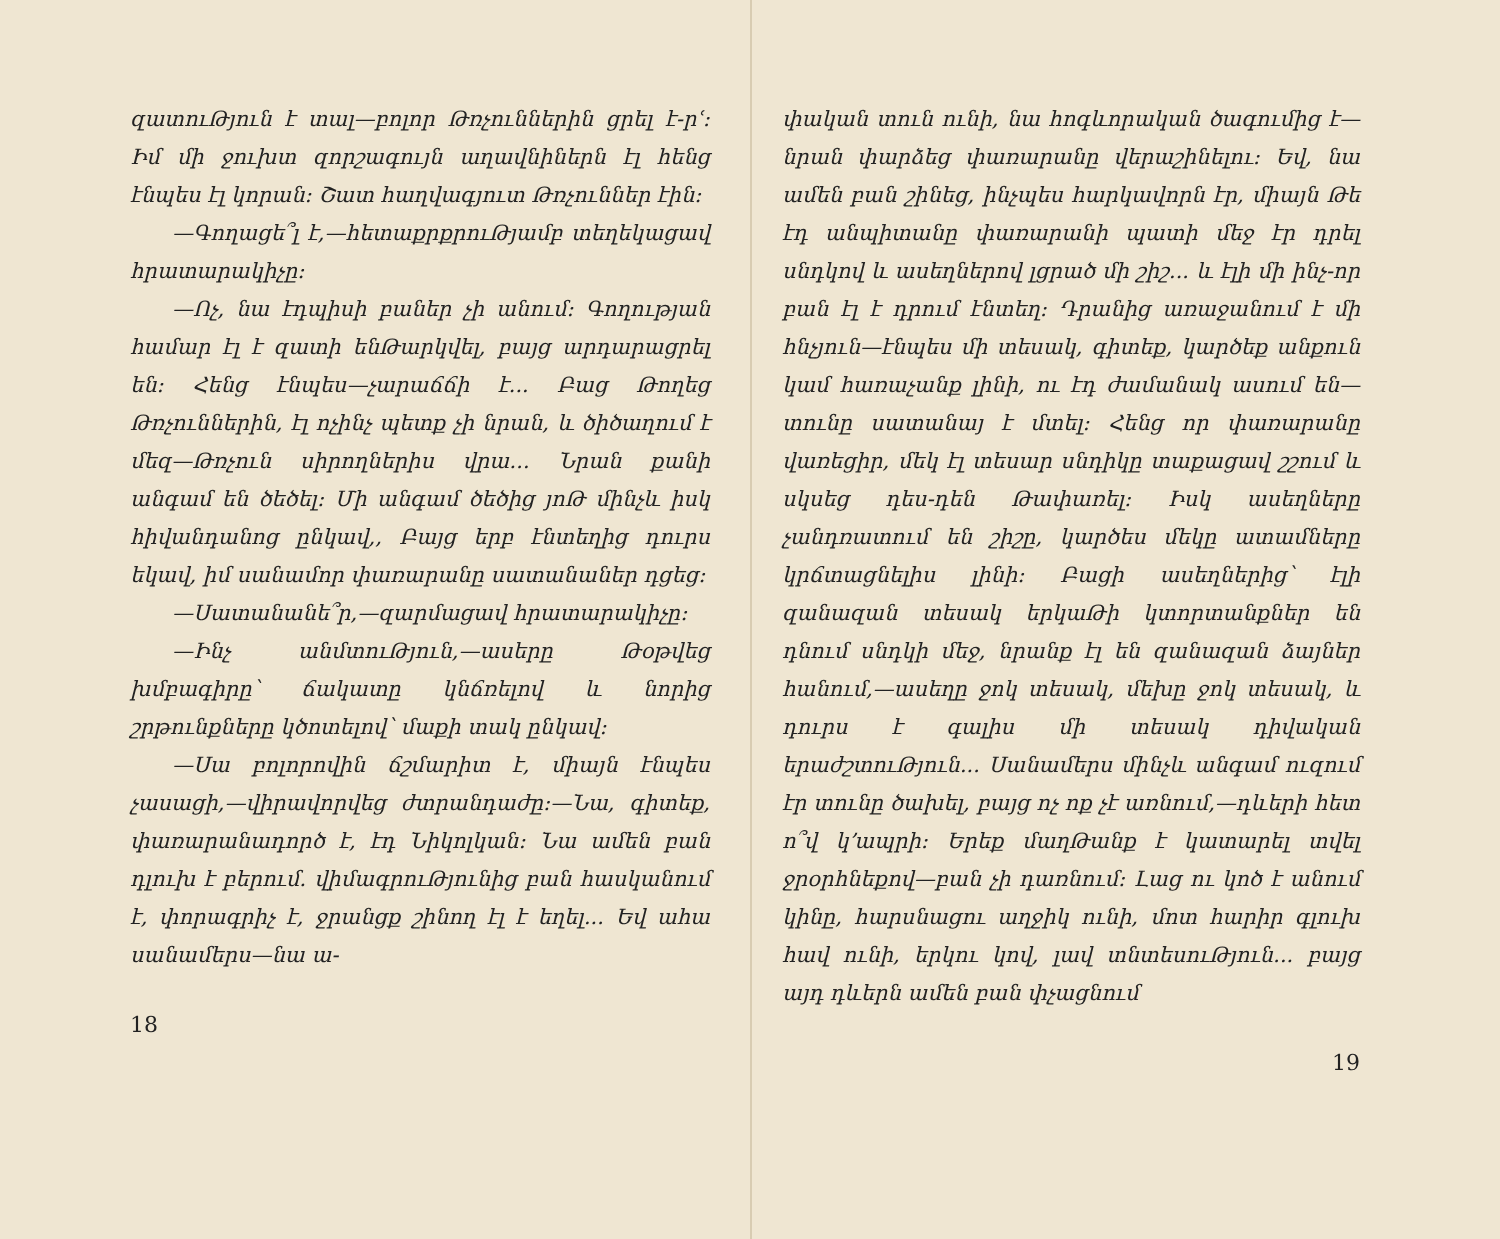զատուԹյուն է տալ—բոլոր Թռչուններին ցրել է-րՙ։ Իմ մի ջուխտ զորշագույն աղավնիներն էլ հենց էնպես էլ կորան։ Շատ հաղվագյուտ Թռչուններ էին։
—Գողացե՞լ է,—հետաքրքրուԹյամբ տեղեկացավ հրատարակիչը։
—Ոչ, նա էդպիսի բաներ չի անում։ Գողության համար էլ է զատի ենԹարկվել, բայց արդարացրել են։ Հենց էնպես—չարաճճի է... Բաց Թողեց Թռչուններին, էլ ոչինչ պետք չի նրան, և ծիծաղում է մեզ—Թռչուն սիրողներիս վրա... Նրան քանի անգամ են ծեծել։ Մի անգամ ծեծից յոԹ մինչև իսկ հիվանդանոց ընկավ,, Բայց երբ էնտեղից դուրս եկավ, իմ սանամոր փառարանը սատանաներ դցեց։
—Սատանանե՞ր,—զարմացավ հրատարակիչը։
—Ինչ անմտուԹյուն,—ասերը Թօթվեց խմբագիրը՝ ճակատը կնճռելով և նորից շրթունքները կծոտելով՝ մաքի տակ ընկավ։
—Սա բոլորովին ճշմարիտ է, միայն էնպես չասացի,—վիրավորվեց ժտրանդաժը։—Նա, գիտեք, փառարանադործ է, էդ Նիկոլկան։ Նա ամեն բան դլուխ է բերում. վիմագրուԹյունից բան հասկանում է, փորագրիչ է, ջրանցք շինող էլ է եղել... Եվ ահա սանամերս—նա ա-
18
փական տուն ունի, նա հոգևորական ծագումից է—նրան փարձեց փառարանը վերաշինելու։ Եվ, նա ամեն բան շինեց, ինչպես հարկավորն էր, միայն Թե էդ անպիտանը փառարանի պատի մեջ էր դրել սնդկով և ասեղներով լցրած մի շիշ... և էլի մի ինչ-որ բան էլ է դրում էնտեղ։ Դրանից առաջանում է մի հնչյուն—էնպես մի տեսակ, գիտեք, կարծեք անքուն կամ հառաչանք լինի, ու էդ ժամանակ ասում են—տունը սատանայ է մտել։ Հենց որ փառարանը վառեցիր, մեկ էլ տեսար սնդիկը տաքացավ շշում և սկսեց դես-դեն Թափառել։ Իսկ ասեղները չանդռատում են շիշը, կարծես մեկը ատամները կրճտացնելիս լինի։ Բացի ասեղներից՝ էլի զանազան տեսակ երկաԹի կտորտանքներ են դնում սնդկի մեջ, նրանք էլ են զանազան ձայներ հանում,—ասեղը ջոկ տեսակ, մեխը ջոկ տեսակ, և դուրս է գալիս մի տեսակ դիվական երաժշտուԹյուն... Սանամերս մինչև անգամ ուզում էր տունը ծախել, բայց ոչ ոք չէ առնում,—դևերի հետ ո՞վ կ՚ապրի։ Երեք մաղԹանք է կատարել տվել ջրօրհնեքով—բան չի դառնում։ Լաց ու կոծ է անում կինը, հարսնացու աղջիկ ունի, մոտ հարիր գլուխ հավ ունի, երկու կով, լավ տնտեսուԹյուն... բայց այդ դևերն ամեն բան փչացնում
19